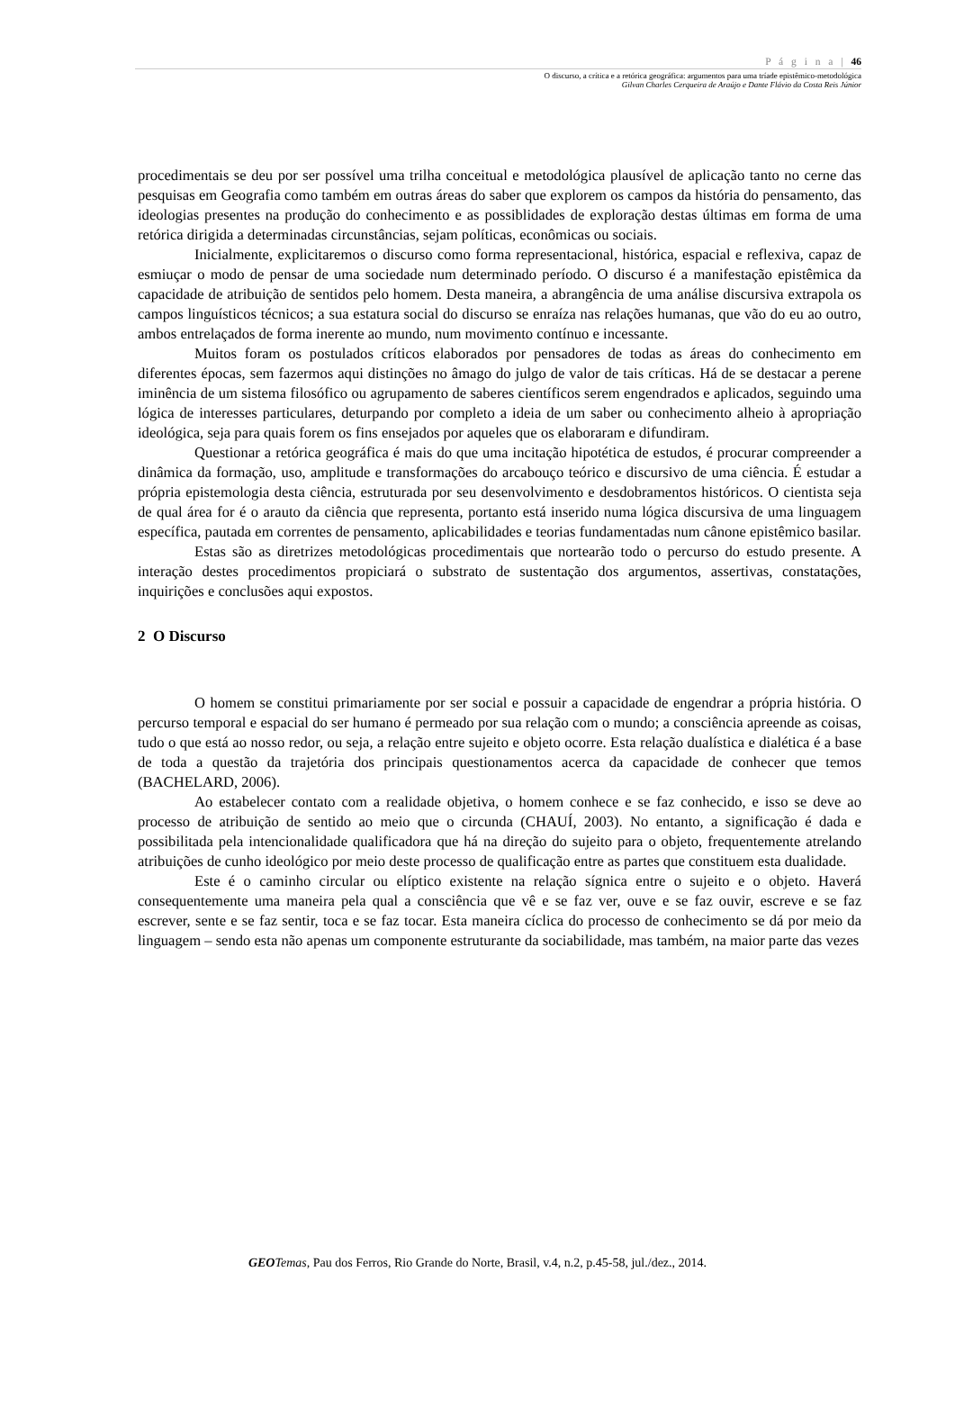P á g i n a | 46
O discurso, a crítica e a retórica geográfica: argumentos para uma tríade epistêmico-metodológica
Gilvan Charles Cerqueira de Araújo e Dante Flávio da Costa Reis Júnior
procedimentais se deu por ser possível uma trilha conceitual e metodológica plausível de aplicação tanto no cerne das pesquisas em Geografia como também em outras áreas do saber que explorem os campos da história do pensamento, das ideologias presentes na produção do conhecimento e as possiblidades de exploração destas últimas em forma de uma retórica dirigida a determinadas circunstâncias, sejam políticas, econômicas ou sociais.
Inicialmente, explicitaremos o discurso como forma representacional, histórica, espacial e reflexiva, capaz de esmiuçar o modo de pensar de uma sociedade num determinado período. O discurso é a manifestação epistêmica da capacidade de atribuição de sentidos pelo homem. Desta maneira, a abrangência de uma análise discursiva extrapola os campos linguísticos técnicos; a sua estatura social do discurso se enraíza nas relações humanas, que vão do eu ao outro, ambos entrelaçados de forma inerente ao mundo, num movimento contínuo e incessante.
Muitos foram os postulados críticos elaborados por pensadores de todas as áreas do conhecimento em diferentes épocas, sem fazermos aqui distinções no âmago do julgo de valor de tais críticas. Há de se destacar a perene iminência de um sistema filosófico ou agrupamento de saberes científicos serem engendrados e aplicados, seguindo uma lógica de interesses particulares, deturpando por completo a ideia de um saber ou conhecimento alheio à apropriação ideológica, seja para quais forem os fins ensejados por aqueles que os elaboraram e difundiram.
Questionar a retórica geográfica é mais do que uma incitação hipotética de estudos, é procurar compreender a dinâmica da formação, uso, amplitude e transformações do arcabouço teórico e discursivo de uma ciência. É estudar a própria epistemologia desta ciência, estruturada por seu desenvolvimento e desdobramentos históricos. O cientista seja de qual área for é o arauto da ciência que representa, portanto está inserido numa lógica discursiva de uma linguagem específica, pautada em correntes de pensamento, aplicabilidades e teorias fundamentadas num cânone epistêmico basilar.
Estas são as diretrizes metodológicas procedimentais que nortearão todo o percurso do estudo presente. A interação destes procedimentos propiciará o substrato de sustentação dos argumentos, assertivas, constatações, inquirições e conclusões aqui expostos.
2 O Discurso
O homem se constitui primariamente por ser social e possuir a capacidade de engendrar a própria história. O percurso temporal e espacial do ser humano é permeado por sua relação com o mundo; a consciência apreende as coisas, tudo o que está ao nosso redor, ou seja, a relação entre sujeito e objeto ocorre. Esta relação dualística e dialética é a base de toda a questão da trajetória dos principais questionamentos acerca da capacidade de conhecer que temos (BACHELARD, 2006).
Ao estabelecer contato com a realidade objetiva, o homem conhece e se faz conhecido, e isso se deve ao processo de atribuição de sentido ao meio que o circunda (CHAUÍ, 2003). No entanto, a significação é dada e possibilitada pela intencionalidade qualificadora que há na direção do sujeito para o objeto, frequentemente atrelando atribuições de cunho ideológico por meio deste processo de qualificação entre as partes que constituem esta dualidade.
Este é o caminho circular ou elíptico existente na relação sígnica entre o sujeito e o objeto. Haverá consequentemente uma maneira pela qual a consciência que vê e se faz ver, ouve e se faz ouvir, escreve e se faz escrever, sente e se faz sentir, toca e se faz tocar. Esta maneira cíclica do processo de conhecimento se dá por meio da linguagem – sendo esta não apenas um componente estruturante da sociabilidade, mas também, na maior parte das vezes
GEO Temas, Pau dos Ferros, Rio Grande do Norte, Brasil, v.4, n.2, p.45-58, jul./dez., 2014.